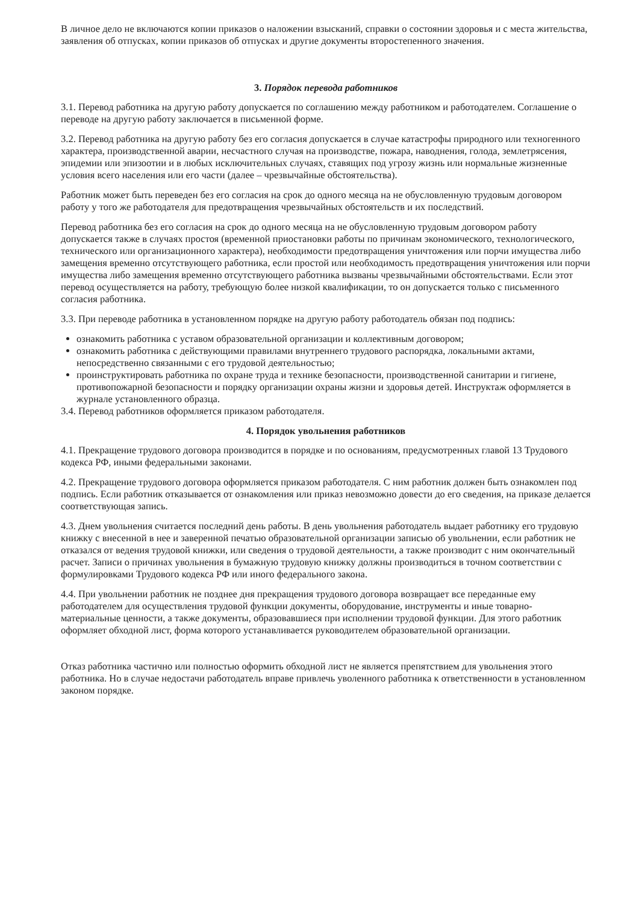В личное дело не включаются копии приказов о наложении взысканий, справки о состоянии здоровья и с места жительства, заявления об отпусках, копии приказов об отпусках и другие документы второстепенного значения.
3. Порядок перевода работников
3.1. Перевод работника на другую работу допускается по соглашению между работником и работодателем. Соглашение о переводе на другую работу заключается в письменной форме.
3.2. Перевод работника на другую работу без его согласия допускается в случае катастрофы природного или техногенного характера, производственной аварии, несчастного случая на производстве, пожара, наводнения, голода, землетрясения, эпидемии или эпизоотии и в любых исключительных случаях, ставящих под угрозу жизнь или нормальные жизненные условия всего населения или его части (далее – чрезвычайные обстоятельства).
Работник может быть переведен без его согласия на срок до одного месяца на не обусловленную трудовым договором работу у того же работодателя для предотвращения чрезвычайных обстоятельств и их последствий.
Перевод работника без его согласия на срок до одного месяца на не обусловленную трудовым договором работу допускается также в случаях простоя (временной приостановки работы по причинам экономического, технологического, технического или организационного характера), необходимости предотвращения уничтожения или порчи имущества либо замещения временно отсутствующего работника, если простой или необходимость предотвращения уничтожения или порчи имущества либо замещения временно отсутствующего работника вызваны чрезвычайными обстоятельствами. Если этот перевод осуществляется на работу, требующую более низкой квалификации, то он допускается только с письменного согласия работника.
3.3. При переводе работника в установленном порядке на другую работу работодатель обязан под подпись:
ознакомить работника с уставом образовательной организации и коллективным договором;
ознакомить работника с действующими правилами внутреннего трудового распорядка, локальными актами, непосредственно связанными с его трудовой деятельностью;
проинструктировать работника по охране труда и технике безопасности, производственной санитарии и гигиене, противопожарной безопасности и порядку организации охраны жизни и здоровья детей. Инструктаж оформляется в журнале установленного образца.
3.4. Перевод работников оформляется приказом работодателя.
4. Порядок увольнения работников
4.1. Прекращение трудового договора производится в порядке и по основаниям, предусмотренных главой 13 Трудового кодекса РФ, иными федеральными законами.
4.2. Прекращение трудового договора оформляется приказом работодателя. С ним работник должен быть ознакомлен под подпись. Если работник отказывается от ознакомления или приказ невозможно довести до его сведения, на приказе делается соответствующая запись.
4.3. Днем увольнения считается последний день работы. В день увольнения работодатель выдает работнику его трудовую книжку с внесенной в нее и заверенной печатью образовательной организации записью об увольнении, если работник не отказался от ведения трудовой книжки, или сведения о трудовой деятельности, а также производит с ним окончательный расчет. Записи о причинах увольнения в бумажную трудовую книжку должны производиться в точном соответствии с формулировками Трудового кодекса РФ или иного федерального закона.
4.4. При увольнении работник не позднее дня прекращения трудового договора возвращает все переданные ему работодателем для осуществления трудовой функции документы, оборудование, инструменты и иные товарно-материальные ценности, а также документы, образовавшиеся при исполнении трудовой функции. Для этого работник оформляет обходной лист, форма которого устанавливается руководителем образовательной организации.
Отказ работника частично или полностью оформить обходной лист не является препятствием для увольнения этого работника. Но в случае недостачи работодатель вправе привлечь уволенного работника к ответственности в установленном законом порядке.